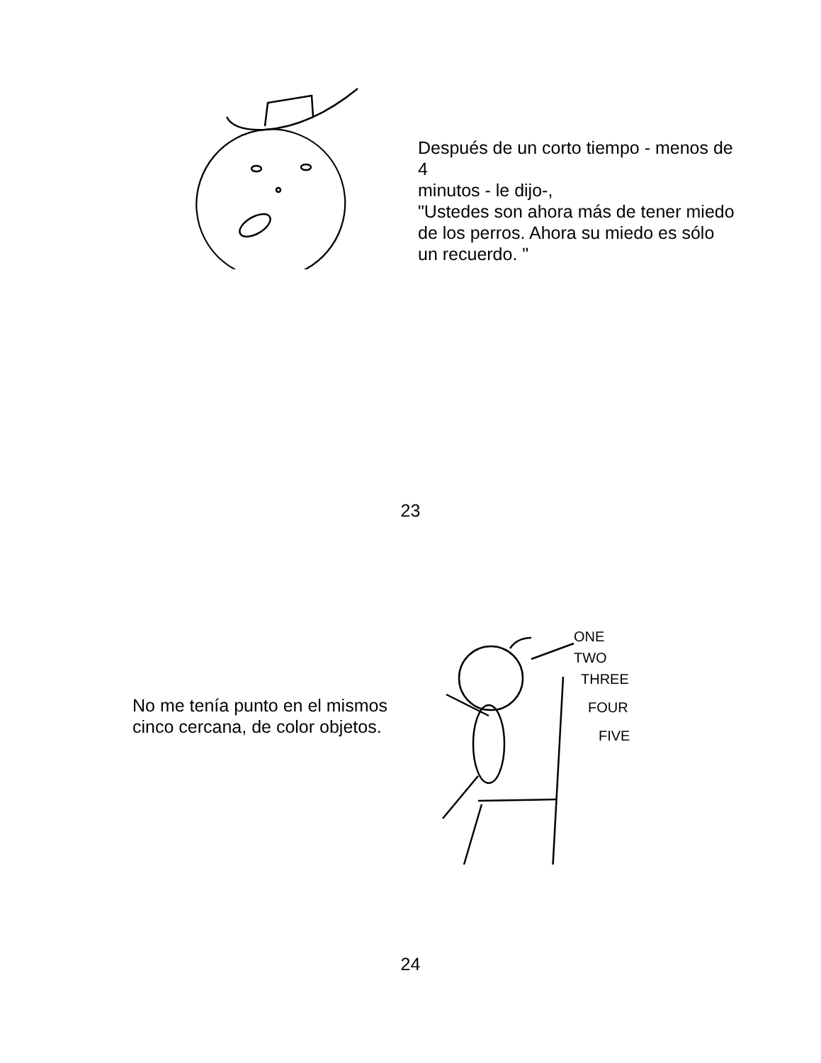Después de un corto tiempo - menos de 4
minutos - le dijo-,
"Ustedes son ahora más de tener miedo de los perros. Ahora su miedo es sólo
un recuerdo. "
23
No me tenía punto en el mismos cinco cercana, de color objetos.
ONE
TWO
THREE
FOUR
FIVE
24